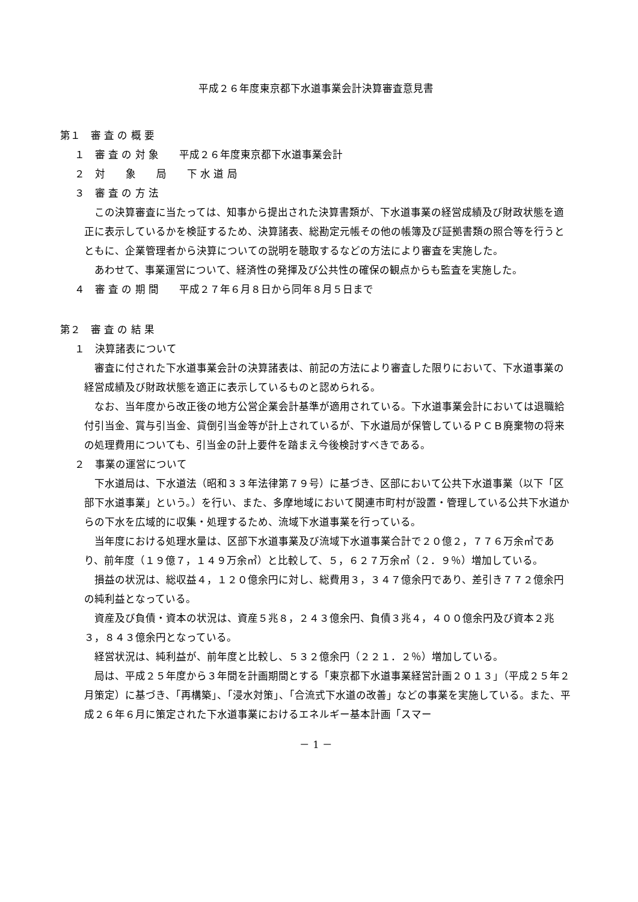平成２６年度東京都下水道事業会計決算審査意見書
第１　審 査 の 概 要
１　審 査 の 対 象　　平成２６年度東京都下水道事業会計
２　対　　象　　局　　下 水 道 局
３　審 査 の 方 法
この決算審査に当たっては、知事から提出された決算書類が、下水道事業の経営成績及び財政状態を適正に表示しているかを検証するため、決算諸表、総勘定元帳その他の帳簿及び証拠書類の照合等を行うとともに、企業管理者から決算についての説明を聴取するなどの方法により審査を実施した。
あわせて、事業運営について、経済性の発揮及び公共性の確保の観点からも監査を実施した。
４　審 査 の 期 間　　平成２７年６月８日から同年８月５日まで
第２　審 査 の 結 果
１　決算諸表について
審査に付された下水道事業会計の決算諸表は、前記の方法により審査した限りにおいて、下水道事業の経営成績及び財政状態を適正に表示しているものと認められる。
なお、当年度から改正後の地方公営企業会計基準が適用されている。下水道事業会計においては退職給付引当金、賞与引当金、貸倒引当金等が計上されているが、下水道局が保管しているＰＣＢ廃棄物の将来の処理費用についても、引当金の計上要件を踏まえ今後検討すべきである。
２　事業の運営について
下水道局は、下水道法（昭和３３年法律第７９号）に基づき、区部において公共下水道事業（以下「区部下水道事業」という。）を行い、また、多摩地域において関連市町村が設置・管理している公共下水道からの下水を広域的に収集・処理するため、流域下水道事業を行っている。
当年度における処理水量は、区部下水道事業及び流域下水道事業合計で２０億２，７７６万余㎥であり、前年度（１９億７，１４９万余㎥）と比較して、５，６２７万余㎥（２．９％）増加している。
損益の状況は、総収益４，１２０億余円に対し、総費用３，３４７億余円であり、差引き７７２億余円の純利益となっている。
資産及び負債・資本の状況は、資産５兆８，２４３億余円、負債３兆４，４００億余円及び資本２兆３，８４３億余円となっている。
経営状況は、純利益が、前年度と比較し、５３２億余円（２２１．２％）増加している。
局は、平成２５年度から３年間を計画期間とする「東京都下水道事業経営計画２０１３」（平成２５年２月策定）に基づき、「再構築」、「浸水対策」、「合流式下水道の改善」などの事業を実施している。また、平成２６年６月に策定された下水道事業におけるエネルギー基本計画「スマー
－ 1 －